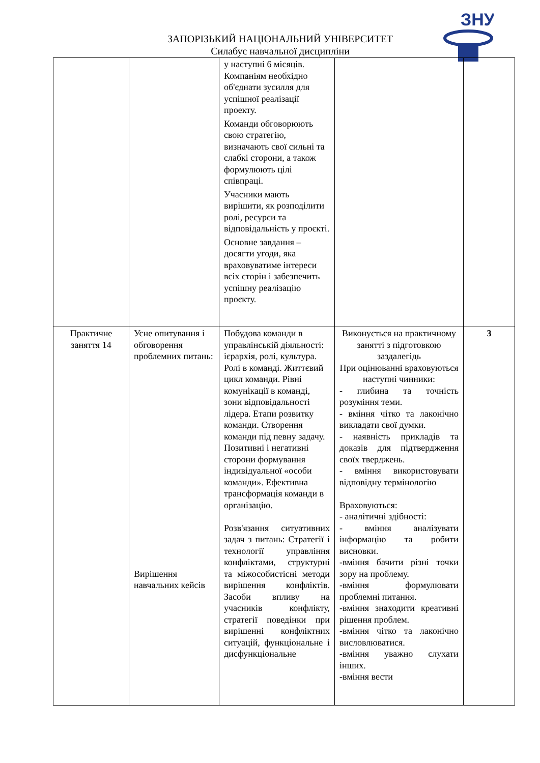ЗАПОРІЗЬКИЙ НАЦІОНАЛЬНИЙ УНІВЕРСИТЕТ
Силабус навчальної дисципліни
ЗНУ
| | | у наступні 6 місяців. Компаніям необхідно об'єднати зусилля для успішної реалізації проекту. Команди обговорюють свою стратегію, визначають свої сильні та слабкі сторони, а також формулюють цілі співпраці. Учасники мають вирішити, як розподілити ролі, ресурси та відповідальність у проєкті. Основне завдання – досягти угоди, яка враховуватиме інтереси всіх сторін і забезпечить успішну реалізацію проєкту. | | |
| Практичне заняття 14 | Усне опитування і обговорення проблемних питань: Вирішення навчальних кейсів | Побудова команди в управлінській діяльності: ієрархія, ролі, культура. Ролі в команді. Життєвий цикл команди. Рівні комунікації в команді, зони відповідальності лідера. Етапи розвитку команди. Створення команди під певну задачу. Позитивні і негативні сторони формування індивідуальної «особи команди». Ефективна трансформація команди в організацію. Розв'язання ситуативних задач з питань: Стратегії і технології управління конфліктами, структурні та міжособистісні методи вирішення конфліктів. Засоби впливу на учасників конфлікту, стратегії поведінки при вирішенні конфліктних ситуацій, функціональне і дисфункціональне | Виконується на практичному занятті з підготовкою заздалегідь При оцінюванні враховуються наступні чинники: - глибина та точність розуміння теми. - вміння чітко та лаконічно викладати свої думки. - наявність прикладів та доказів для підтвердження своїх тверджень. - вміння використовувати відповідну термінологію Враховуються: - аналітичні здібності: - вміння аналізувати інформацію та робити висновки. -вміння бачити різні точки зору на проблему. -вміння формулювати проблемні питання. -вміння знаходити креативні рішення проблем. -вміння чітко та лаконічно висловлюватися. -вміння уважно слухати інших. -вміння вести | 3 |